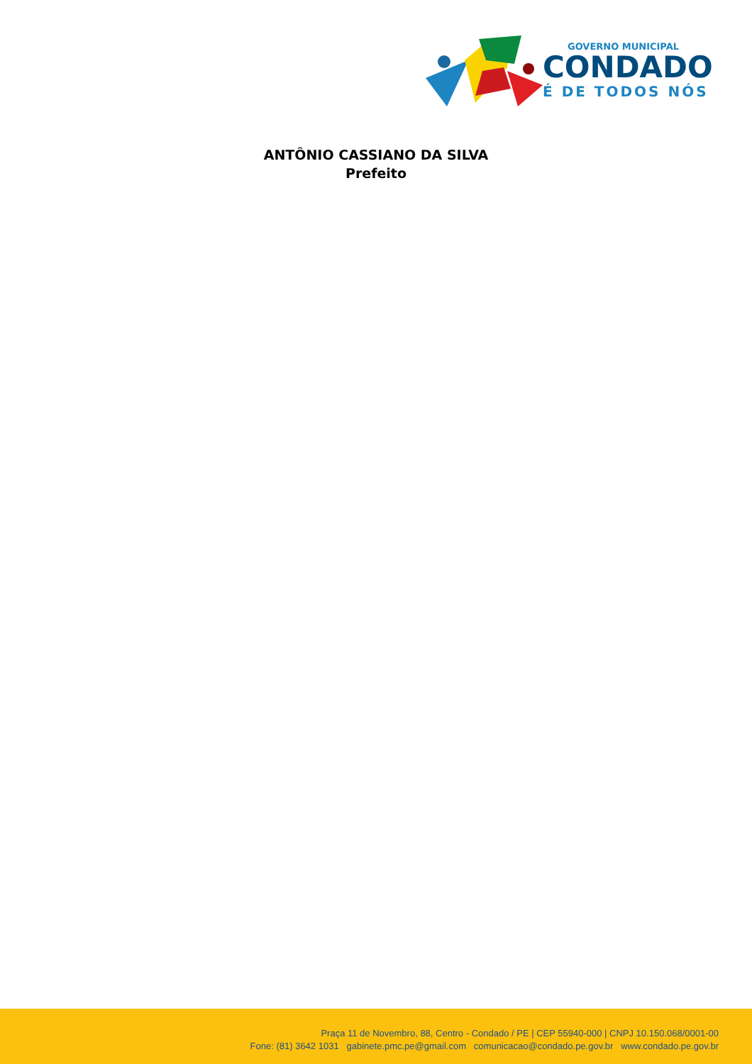GOVERNO MUNICIPAL
CONDADO
É DE TODOS NÓS
ANTÔNIO CASSIANO DA SILVA
Prefeito
Praça 11 de Novembro, 88, Centro - Condado / PE | CEP 55940-000 | CNPJ 10.150.068/0001-00
Fone: (81) 3642 1031 gabinete.pmc.pe@gmail.com comunicacao@condado.pe.gov.br www.condado.pe.gov.br